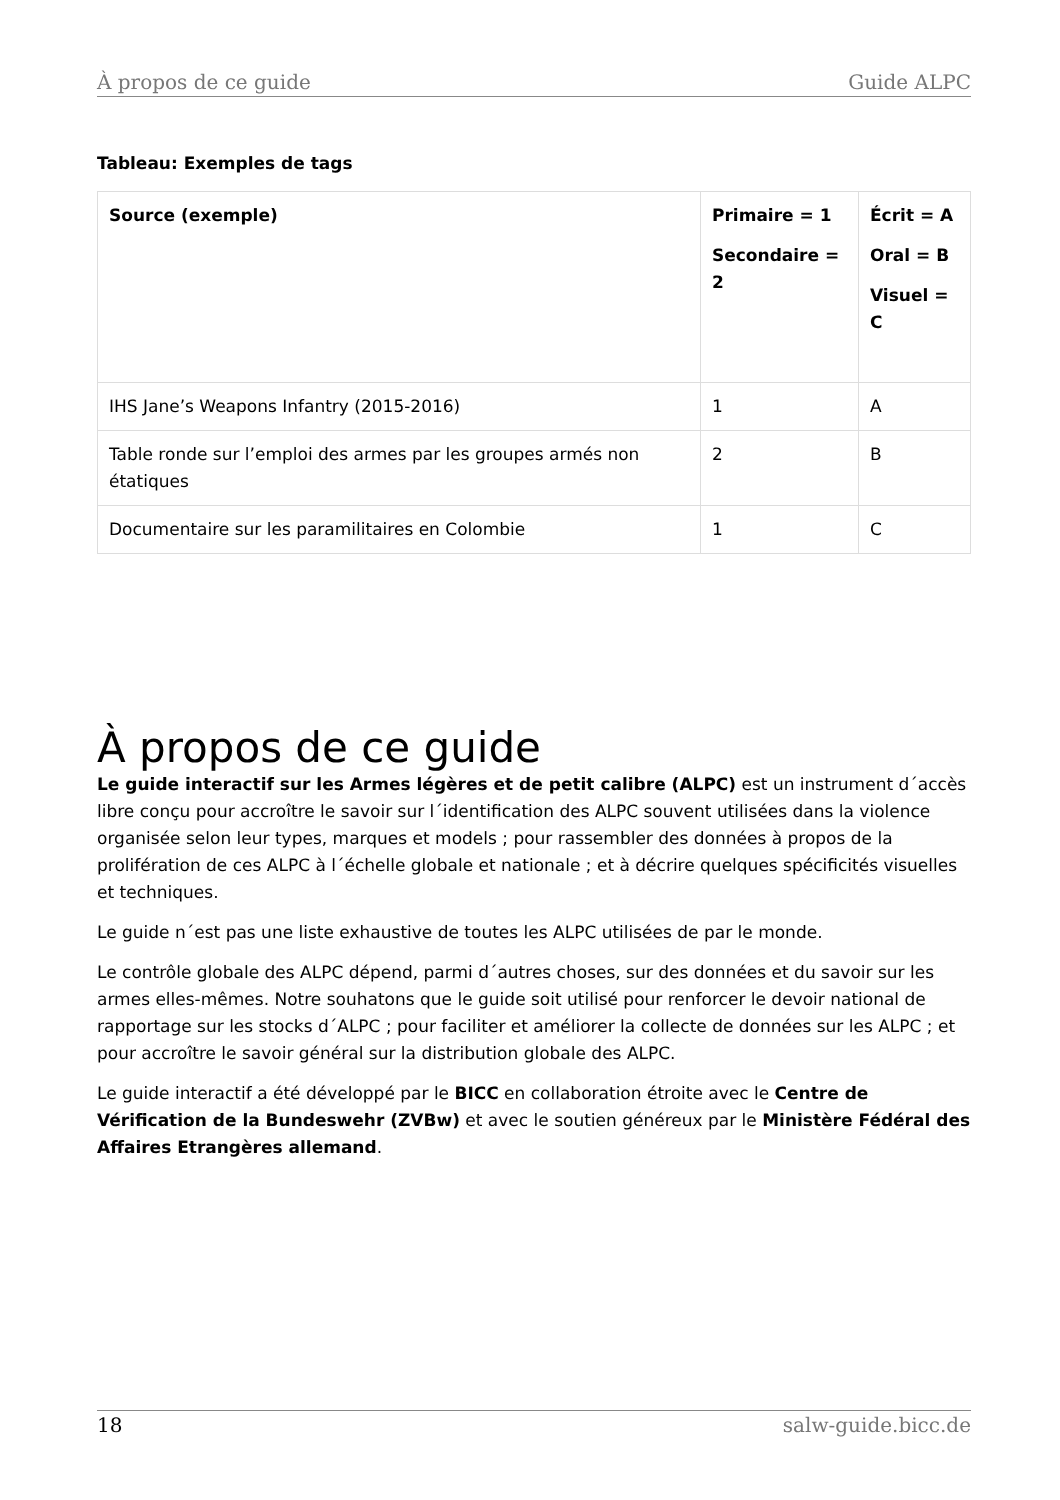À propos de ce guide Guide ALPC
Tableau: Exemples de tags
| Source (exemple) | Primaire = 1 Secondaire = 2 | Écrit = A Oral = B Visuel = C |
| --- | --- | --- |
| IHS Jane’s Weapons Infantry (2015-2016) | 1 | A |
| Table ronde sur l’emploi des armes par les groupes armés non étatiques | 2 | B |
| Documentaire sur les paramilitaires en Colombie | 1 | C |
À propos de ce guide
Le guide interactif sur les Armes légères et de petit calibre (ALPC) est un instrument d´accès libre conçu pour accroître le savoir sur l´identification des ALPC souvent utilisées dans la violence organisée selon leur types, marques et models ; pour rassembler des données à propos de la prolifération de ces ALPC à l´échelle globale et nationale ; et à décrire quelques spécificités visuelles et techniques.
Le guide n´est pas une liste exhaustive de toutes les ALPC utilisées de par le monde.
Le contrôle globale des ALPC dépend, parmi d´autres choses, sur des données et du savoir sur les armes elles-mêmes. Notre souhatons que le guide soit utilisé pour renforcer le devoir national de rapportage sur les stocks d´ALPC ; pour faciliter et améliorer la collecte de données sur les ALPC ; et pour accroître le savoir général sur la distribution globale des ALPC.
Le guide interactif a été développé par le BICC en collaboration étroite avec le Centre de Vérification de la Bundeswehr (ZVBw) et avec le soutien généreux par le Ministère Fédéral des Affaires Etrangères allemand.
18 salw-guide.bicc.de